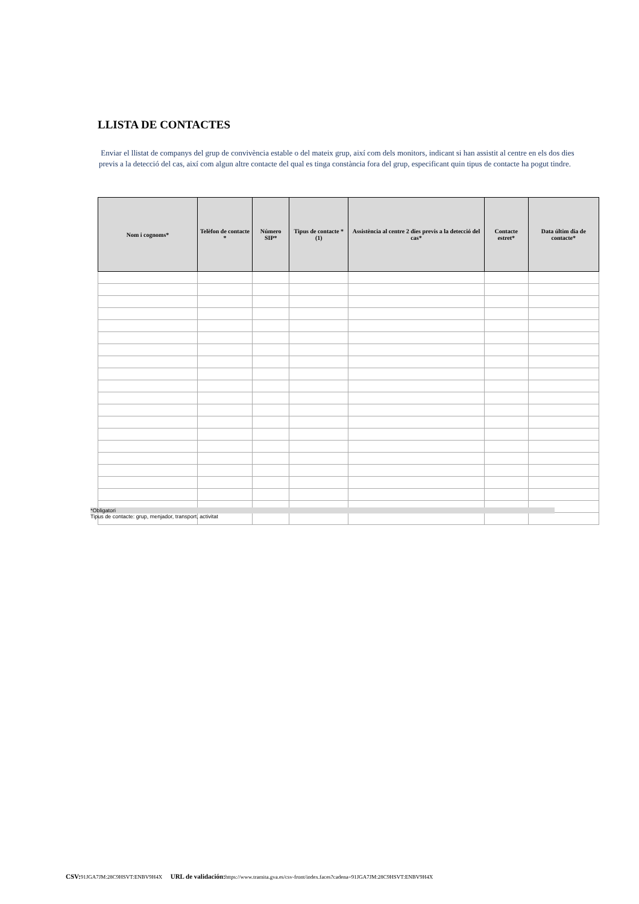LLISTA DE CONTACTES
Enviar el llistat de companys del grup de convivència estable o del mateix grup, així com dels monitors, indicant si han assistit al centre en els dos dies previs a la detecció del cas, així com algun altre contacte del qual es tinga constància fora del grup, especificant quin tipus de contacte ha pogut tindre.
| Nom i cognoms* | Telèfon de contacte * | Número SIP* | Tipus de contacte * (1) | Assistència al centre 2 dies previs a la detecció del cas* | Contacte estret* | Data últim dia de contacte* |
| --- | --- | --- | --- | --- | --- | --- |
*Obligatori
Tipus de contacte: grup, menjador, transport, activitat
CSV: 91JGA7JM:28C9HSVT:ENBV9H4X URL de validación: https://www.tramita.gva.es/csv-front/index.faces?cadena=91JGA7JM:28C9HSVT:ENBV9H4X